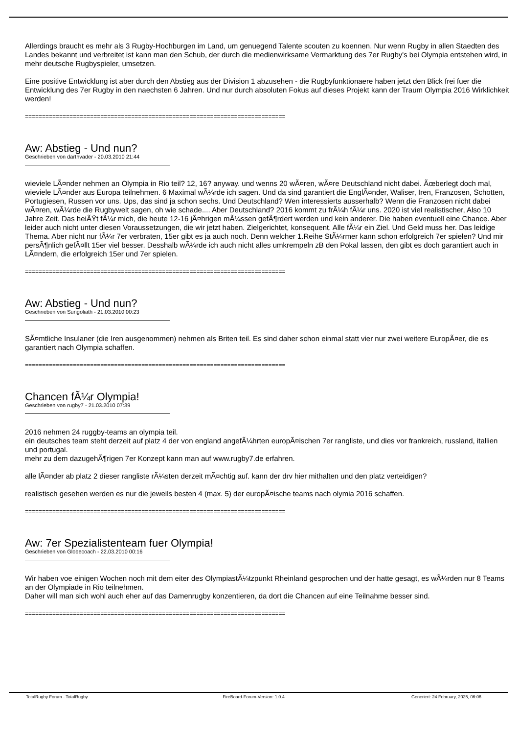Allerdings braucht es mehr als 3 Rugby-Hochburgen im Land, um genuegend Talente scouten zu koennen. Nur wenn Rugby in allen Staedten des Landes bekannt und verbreitet ist kann man den Schub, der durch die medienwirksame Vermarktung des 7er Rugby's bei Olympia entstehen wird, in mehr deutsche Rugbyspieler, umsetzen.
Eine positive Entwicklung ist aber durch den Abstieg aus der Division 1 abzusehen - die Rugbyfunktionaere haben jetzt den Blick frei fuer die Entwicklung des 7er Rugby in den naechsten 6 Jahren. Und nur durch absoluten Fokus auf dieses Projekt kann der Traum Olympia 2016 Wirklichkeit werden!
============================================================================
Aw: Abstieg - Und nun?
Geschrieben von darthvader - 20.03.2010 21:44
wieviele LÃ¤nder nehmen an Olympia in Rio teil? 12, 16? anyway. und wenns 20 wÃ¤ren, wÃ¤re Deutschland nicht dabei. Ãœberlegt doch mal, wieviele LÃ¤nder aus Europa teilnehmen. 6 Maximal wÃ¼rde ich sagen. Und da sind garantiert die EnglÃ¤nder, Waliser, Iren, Franzosen, Schotten, Portugiesen, Russen vor uns. Ups, das sind ja schon sechs. Und Deutschland? Wen interessierts ausserhalb? Wenn die Franzosen nicht dabei wÃ¤ren, wÃ¼rde die Rugbywelt sagen, oh wie schade.... Aber Deutschland? 2016 kommt zu frÃ¼h fÃ¼r uns. 2020 ist viel realistischer, Also 10 Jahre Zeit. Das heiÃŸt fÃ¼r mich, die heute 12-16 jÃ¤hrigen mÃ¼ssen gefÃ¶rdert werden und kein anderer. Die haben eventuell eine Chance. Aber leider auch nicht unter diesen Voraussetzungen, die wir jetzt haben. Zielgerichtet, konsequent. Alle fÃ¼r ein Ziel. Und Geld muss her. Das leidige Thema. Aber nicht nur fÃ¼r 7er verbraten, 15er gibt es ja auch noch. Denn welcher 1.Reihe StÃ¼rmer kann schon erfolgreich 7er spielen? Und mir persÃ¶nlich gefÃ¤llt 15er viel besser. Desshalb wÃ¼rde ich auch nicht alles umkrempeln zB den Pokal lassen, den gibt es doch garantiert auch in LÃ¤ndern, die erfolgreich 15er und 7er spielen.
============================================================================
Aw: Abstieg - Und nun?
Geschrieben von Sungoliath - 21.03.2010 00:23
SÃ¤mtliche Insulaner (die Iren ausgenommen) nehmen als Briten teil. Es sind daher schon einmal statt vier nur zwei weitere EuropÃ¤er, die es garantiert nach Olympia schaffen.
============================================================================
Chancen fÃ¼r Olympia!
Geschrieben von rugby7 - 21.03.2010 07:39
2016 nehmen 24 ruggby-teams an olympia teil.
ein deutsches team steht derzeit auf platz 4 der von england angefÃ¼hrten europÃ¤ischen 7er rangliste, und dies vor frankreich, russland, itallien und portugal.
mehr zu dem dazugehÃ¶rigen 7er Konzept kann man auf www.rugby7.de erfahren.
alle lÃ¤nder ab platz 2 dieser rangliste rÃ¼sten derzeit mÃ¤chtig auf. kann der drv hier mithalten und den platz verteidigen?
realistisch gesehen werden es nur die jeweils besten 4 (max. 5) der europÃ¤ische teams nach olymia 2016 schaffen.
============================================================================
Aw: 7er Spezialistenteam fuer Olympia!
Geschrieben von Globecoach - 22.03.2010 00:16
Wir haben voe einigen Wochen noch mit dem eiter des OlympiastÃ¼tzpunkt Rheinland gesprochen und der hatte gesagt, es wÃ¼rden nur 8 Teams an der Olympiade in Rio teilnehmen.
Daher will man sich wohl auch eher auf das Damenrugby konzentieren, da dort die Chancen auf eine Teilnahme besser sind.
============================================================================
TotalRugby Forum - TotalRugby FireBoard-Forum-Version: 1.0.4 Generiert: 24 February, 2025, 06:06